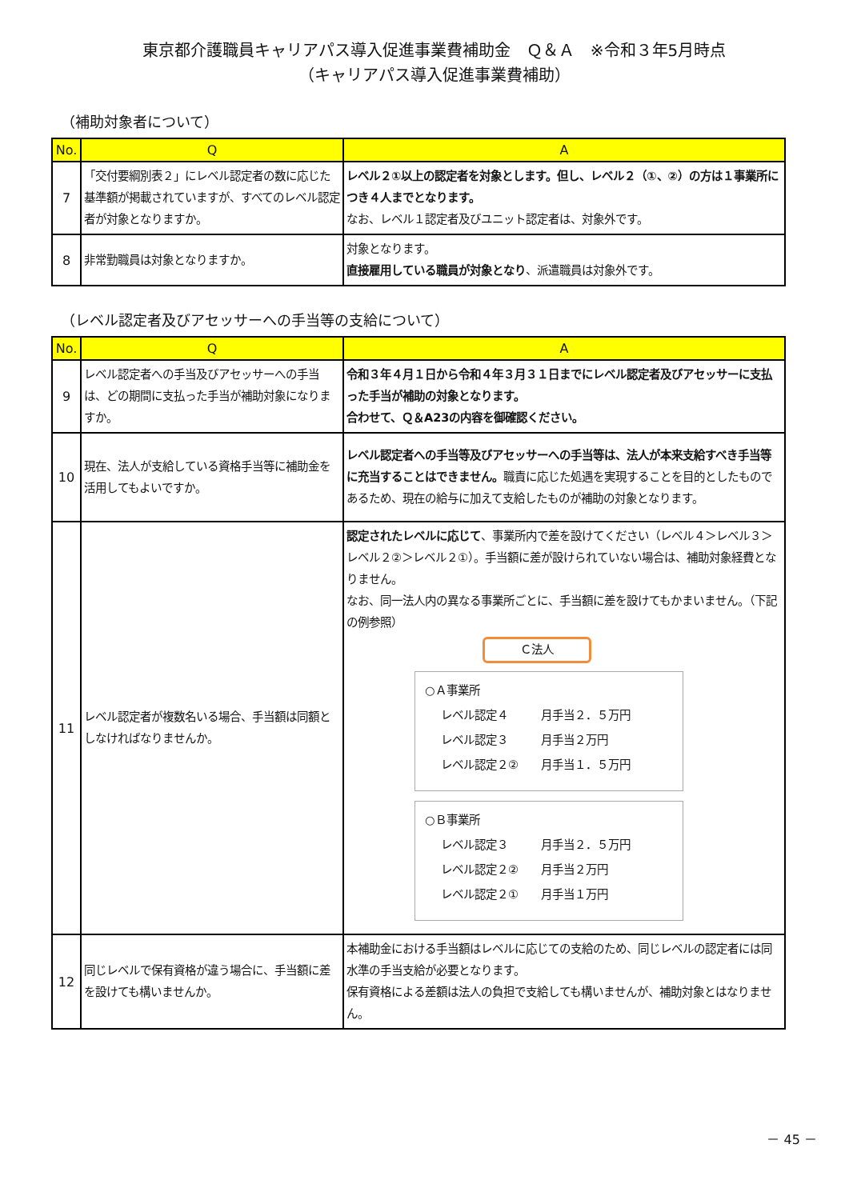東京都介護職員キャリアパス導入促進事業費補助金　Ｑ＆Ａ　※令和３年5月時点
（キャリアパス導入促進事業費補助）
（補助対象者について）
| No. | Q | A |
| --- | --- | --- |
| 7 | 「交付要綱別表２」にレベル認定者の数に応じた基準額が掲載されていますが、すべてのレベル認定者が対象となりますか。 | レベル２①以上の認定者を対象とします。但し、レベル２（①、②）の方は１事業所につき４人までとなります。 なお、レベル１認定者及びユニット認定者は、対象外です。 |
| 8 | 非常勤職員は対象となりますか。 | 対象となります。 直接雇用している職員が対象となり 、派遣職員は対象外です。 |
（レベル認定者及びアセッサーへの手当等の支給について）
| No. | Q | A |
| --- | --- | --- |
| 9 | レベル認定者への手当及びアセッサーへの手当は、どの期間に支払った手当が補助対象になりますか。 | 令和３年４月１日から令和４年３月３１日までにレベル認定者及びアセッサーに支払った手当が補助の対象となります。 合わせて、Ｑ＆A23の内容を御確認ください。 |
| 10 | 現在、法人が支給している資格手当等に補助金を活用してもよいですか。 | レベル認定者への手当等及びアセッサーへの手当等は、法人が本来支給すべき手当等に充当することはできません。 職責に応じた処遇を実現することを目的としたものであるため、現在の給与に加えて支給したものが補助の対象となります。 |
| 11 | レベル認定者が複数名いる場合、手当額は同額としなければなりませんか。 | 認定されたレベルに応じて 、事業所内で差を設けてください（レベル４＞レベル３＞レベル２②＞レベル２①）。手当額に差が設けられていない場合は、補助対象経費となりません。 なお、同一法人内の異なる事業所ごとに、手当額に差を設けてもかまいません。（下記の例参照） Ｃ法人 ○Ａ事業所 レベル認定４ 月手当２．５万円 レベル認定３ 月手当２万円 レベル認定２② 月手当１．５万円 ○Ｂ事業所 レベル認定３ 月手当２．５万円 レベル認定２② 月手当２万円 レベル認定２① 月手当１万円 |
| 12 | 同じレベルで保有資格が違う場合に、手当額に差を設けても構いませんか。 | 本補助金における手当額はレベルに応じての支給のため、同じレベルの認定者には同水準の手当支給が必要となります。 保有資格による差額は法人の負担で支給しても構いませんが、補助対象とはなりません。 |
－ 45 －